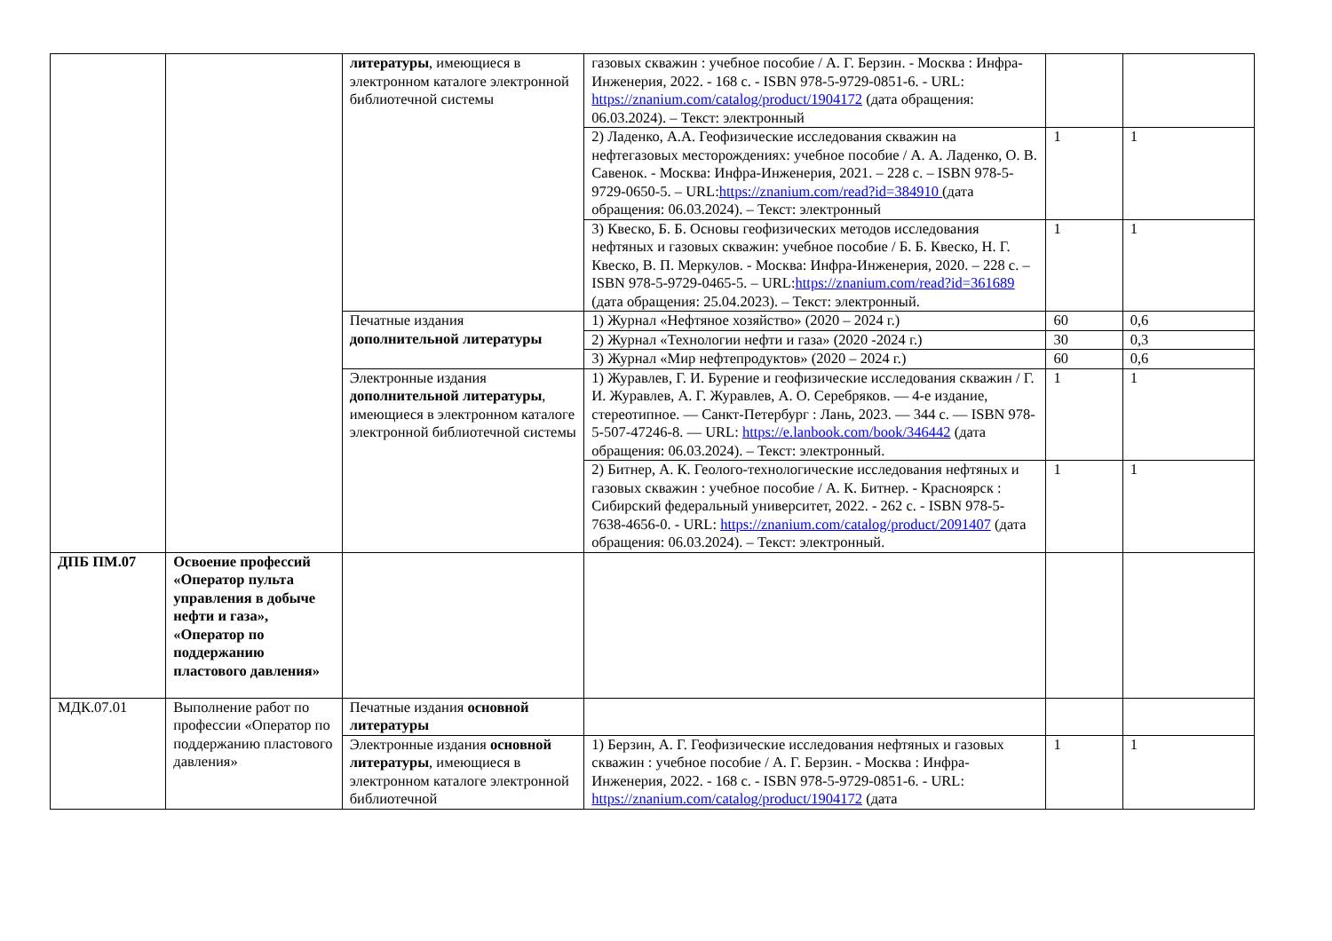| | | литературы , имеющиеся в электронном каталоге электронной библиотечной системы | газовых скважин : учебное пособие / А. Г. Берзин. - Москва : Инфра-Инженерия, 2022. - 168 с. - ISBN 978-5-9729-0851-6. - URL: https://znanium.com/catalog/product/1904172 (дата обращения: 06.03.2024). – Текст: электронный | | |
| | | | 2) Ладенко, А.А. Геофизические исследования скважин на нефтегазовых месторождениях: учебное пособие / А. А. Ладенко, О. В. Савенок. - Москва: Инфра-Инженерия, 2021. – 228 с. – ISBN 978-5-9729-0650-5. – URL: https://znanium.com/read?id=384910 (дата обращения: 06.03.2024). – Текст: электронный | 1 | 1 |
| | | | 3) Квеско, Б. Б. Основы геофизических методов исследования нефтяных и газовых скважин: учебное пособие / Б. Б. Квеско, Н. Г. Квеско, В. П. Меркулов. - Москва: Инфра-Инженерия, 2020. – 228 с. – ISBN 978-5-9729-0465-5. – URL: https://znanium.com/read?id=361689 (дата обращения: 25.04.2023). – Текст: электронный. | 1 | 1 |
| | | Печатные издания дополнительной литературы | 1) Журнал «Нефтяное хозяйство» (2020 – 2024 г.) | 60 | 0,6 |
| | | | 2) Журнал «Технологии нефти и газа» (2020 -2024 г.) | 30 | 0,3 |
| | | | 3) Журнал «Мир нефтепродуктов» (2020 – 2024 г.) | 60 | 0,6 |
| | | Электронные издания дополнительной литературы , имеющиеся в электронном каталоге электронной библиотечной системы | 1) Журавлев, Г. И. Бурение и геофизические исследования скважин / Г. И. Журавлев, А. Г. Журавлев, А. О. Серебряков. — 4-е издание, стереотипное. — Санкт-Петербург : Лань, 2023. — 344 с. — ISBN 978-5-507-47246-8. — URL: https://e.lanbook.com/book/346442 (дата обращения: 06.03.2024). – Текст: электронный. | 1 | 1 |
| | | | 2) Битнер, А. К. Геолого-технологические исследования нефтяных и газовых скважин : учебное пособие / А. К. Битнер. - Красноярск : Сибирский федеральный университет, 2022. - 262 с. - ISBN 978-5-7638-4656-0. - URL: https://znanium.com/catalog/product/2091407 (дата обращения: 06.03.2024). – Текст: электронный. | 1 | 1 |
| ДПБ ПМ.07 | Освоение профессий «Оператор пульта управления в добыче нефти и газа», «Оператор по поддержанию пластового давления» | | | | |
| МДК.07.01 | Выполнение работ по профессии «Оператор по поддержанию пластового давления» | Печатные издания основной литературы | | | |
| | | Электронные издания основной литературы , имеющиеся в электронном каталоге электронной библиотечной | 1) Берзин, А. Г. Геофизические исследования нефтяных и газовых скважин : учебное пособие / А. Г. Берзин. - Москва : Инфра-Инженерия, 2022. - 168 с. - ISBN 978-5-9729-0851-6. - URL: https://znanium.com/catalog/product/1904172 (дата | 1 | 1 |